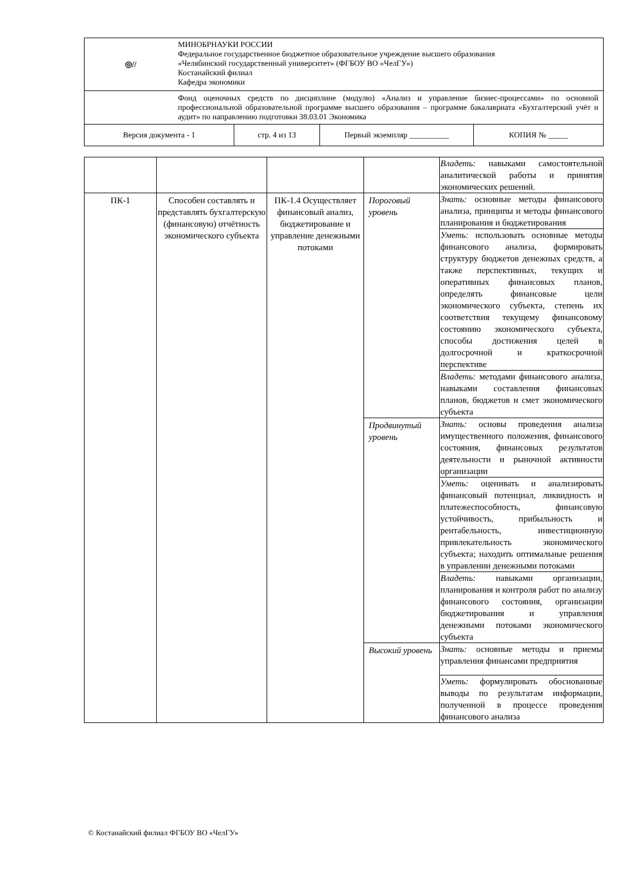| ◎// | МИНОБРНАУКИ РОССИИ Федеральное государственное бюджетное образовательное учреждение высшего образования «Челябинский государственный университет» (ФГБОУ ВО «ЧелГУ») Костанайский филиал Кафедра экономики | | | |
| | Фонд оценочных средств по дисциплине (модулю) «Анализ и управление бизнес-процессами» по основной профессиональной образовательной программе высшего образования – программе бакалавриата «Бухгалтерский учёт и аудит» по направлению подготовки 38.03.01 Экономика | | | |
| Версия документа - 1 | | стр. 4 из 13 | Первый экземпляр __________ | КОПИЯ № _____ |
| | | | | Владеть: навыками самостоятельной аналитической работы и принятия экономических решений. |
| ПК-1 | Способен составлять и представлять бухгалтерскую (финансовую) отчётность экономического субъекта | ПК-1.4 Осуществляет финансовый анализ, бюджетирование и управление денежными потоками | Пороговый уровень | Знать: основные методы финансового анализа, принципы и методы финансового планирования и бюджетирования |
| | | | | Уметь: использовать основные методы финансового анализа, формировать структуру бюджетов денежных средств, а также перспективных, текущих и оперативных финансовых планов, определять финансовые цели экономического субъекта, степень их соответствия текущему финансовому состоянию экономического субъекта, способы достижения целей в долгосрочной и краткосрочной перспективе |
| | | | | Владеть: методами финансового анализа, навыками составления финансовых планов, бюджетов и смет экономического субъекта |
| | | | Продвинутый уровень | Знать: основы проведения анализа имущественного положения, финансового состояния, финансовых результатов деятельности и рыночной активности организации |
| | | | | Уметь: оценивать и анализировать финансовый потенциал, ликвидность и платежеспособность, финансовую устойчивость, прибыльность и рентабельность, инвестиционную привлекательность экономического субъекта; находить оптимальные решения в управлении денежными потоками |
| | | | | Владеть: навыками организации, планирования и контроля работ по анализу финансового состояния, организации бюджетирования и управления денежными потоками экономического субъекта |
| | | | Высокий уровень | Знать: основные методы и приемы управления финансами предприятия |
| | | | | Уметь: формулировать обоснованные выводы по результатам информации, полученной в процессе проведения финансового анализа |
© Костанайский филиал ФГБОУ ВО «ЧелГУ»